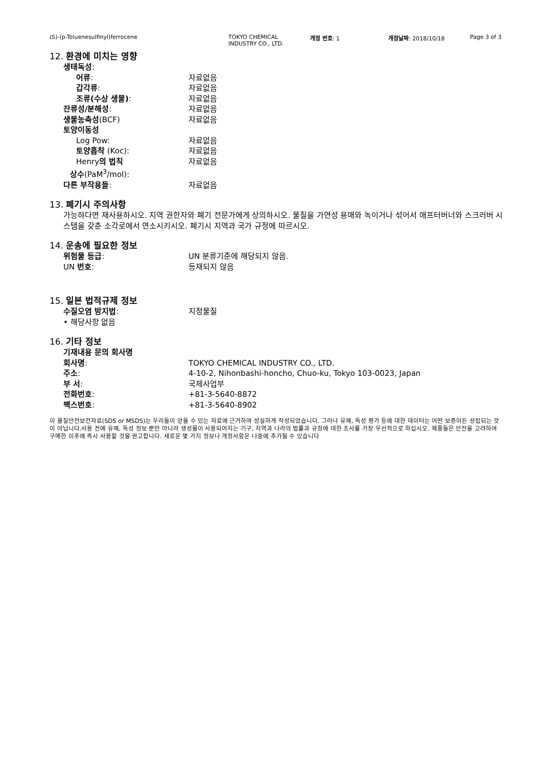(S)-(p-Toluenesulfinyl)ferrocene TOKYO CHEMICAL
INDUSTRY CO., LTD. 개정 번호: 1 개정날짜: 2018/10/18 Page 3 of 3
12. 환경에 미치는 영향
생태독성:
어류: 자료없음
갑각류: 자료없음
조류(수상 생물): 자료없음
잔류성/분해성: 자료없음
생물농축성(BCF) 자료없음
토양이동성
Log Pow: 자료없음
토양흡착 (Koc): 자료없음
Henry의 법칙
상수(PaM<sup>3</sup>/mol): 자료없음
다른 부작용들: 자료없음
13. 폐기시 주의사항
가능하다면 재사용하시오. 지역 권한자와 폐기 전문가에게 상의하시오. 물질을 가연성 용매와 녹이거나 섞어서 애프터버너와 스크러버 시스템을 갖춘 소각로에서 연소시키시오. 폐기시 지역과 국가 규정에 따르시오.
14. 운송에 필요한 정보
위험물 등급: UN 분류기준에 해당되지 않음.
UN 번호: 등재되지 않음
15. 일본 법적규제 정보
수질오염 방지법: 지정물질
• 해당사항 없음
16. 기타 정보
기재내용 문의 회사명
회사명: TOKYO CHEMICAL INDUSTRY CO., LTD.
주소: 4-10-2, Nihonbashi-honcho, Chuo-ku, Tokyo 103-0023, Japan
부 서: 국제사업부
전화번호: +81-3-5640-8872
팩스번호: +81-3-5640-8902
이 물질안전보건자료(SDS or MSDS)는 우리들이 얻을 수 있는 자료에 근거하여 성실하게 작성되었습니다. 그러나 유해, 독성 평가 등에 대한 데이터는 어떤 보증이든 성립되는 것이 아닙니다.사용 전에 유해, 독성 정보 뿐만 아니라 생성물이 사용되어지는 기구, 지역과 나라의 법률과 규정에 대한 조사를 가장 우선적으로 하십시오. 제품들은 안전을 고려하여 구매한 이후에 즉시 사용할 것을 권고합니다. 새로운 몇 가지 정보나 개정사항은 나중에 추가될 수 있습니다